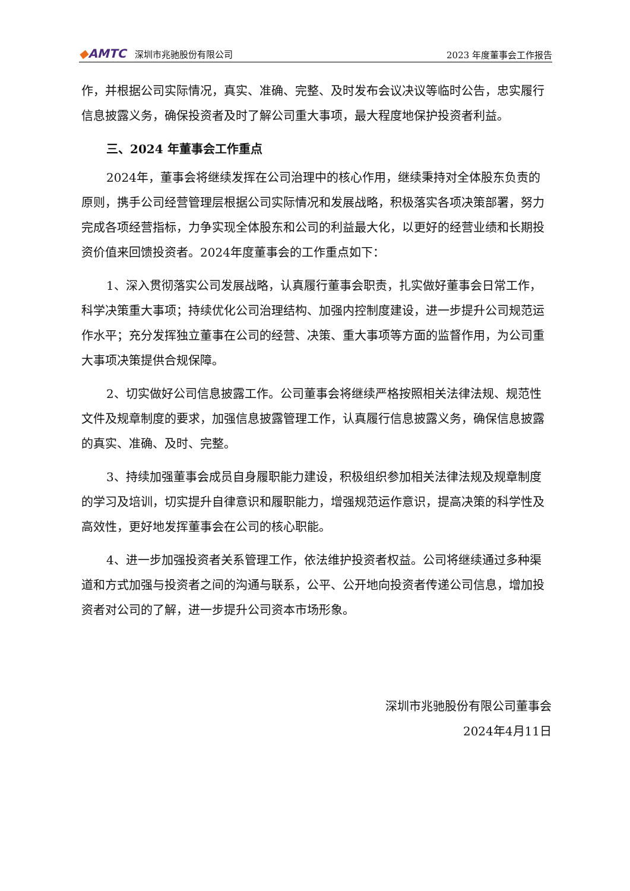◆AMTC 深圳市兆驰股份有限公司
2023 年度董事会工作报告
作，并根据公司实际情况，真实、准确、完整、及时发布会议决议等临时公告，忠实履行信息披露义务，确保投资者及时了解公司重大事项，最大程度地保护投资者利益。
三、2024 年董事会工作重点
2024年，董事会将继续发挥在公司治理中的核心作用，继续秉持对全体股东负责的原则，携手公司经营管理层根据公司实际情况和发展战略，积极落实各项决策部署，努力完成各项经营指标，力争实现全体股东和公司的利益最大化，以更好的经营业绩和长期投资价值来回馈投资者。2024年度董事会的工作重点如下：
1、深入贯彻落实公司发展战略，认真履行董事会职责，扎实做好董事会日常工作，科学决策重大事项；持续优化公司治理结构、加强内控制度建设，进一步提升公司规范运作水平；充分发挥独立董事在公司的经营、决策、重大事项等方面的监督作用，为公司重大事项决策提供合规保障。
2、切实做好公司信息披露工作。公司董事会将继续严格按照相关法律法规、规范性文件及规章制度的要求，加强信息披露管理工作，认真履行信息披露义务，确保信息披露的真实、准确、及时、完整。
3、持续加强董事会成员自身履职能力建设，积极组织参加相关法律法规及规章制度的学习及培训，切实提升自律意识和履职能力，增强规范运作意识，提高决策的科学性及高效性，更好地发挥董事会在公司的核心职能。
4、进一步加强投资者关系管理工作，依法维护投资者权益。公司将继续通过多种渠道和方式加强与投资者之间的沟通与联系，公平、公开地向投资者传递公司信息，增加投资者对公司的了解，进一步提升公司资本市场形象。
深圳市兆驰股份有限公司董事会
2024年4月11日